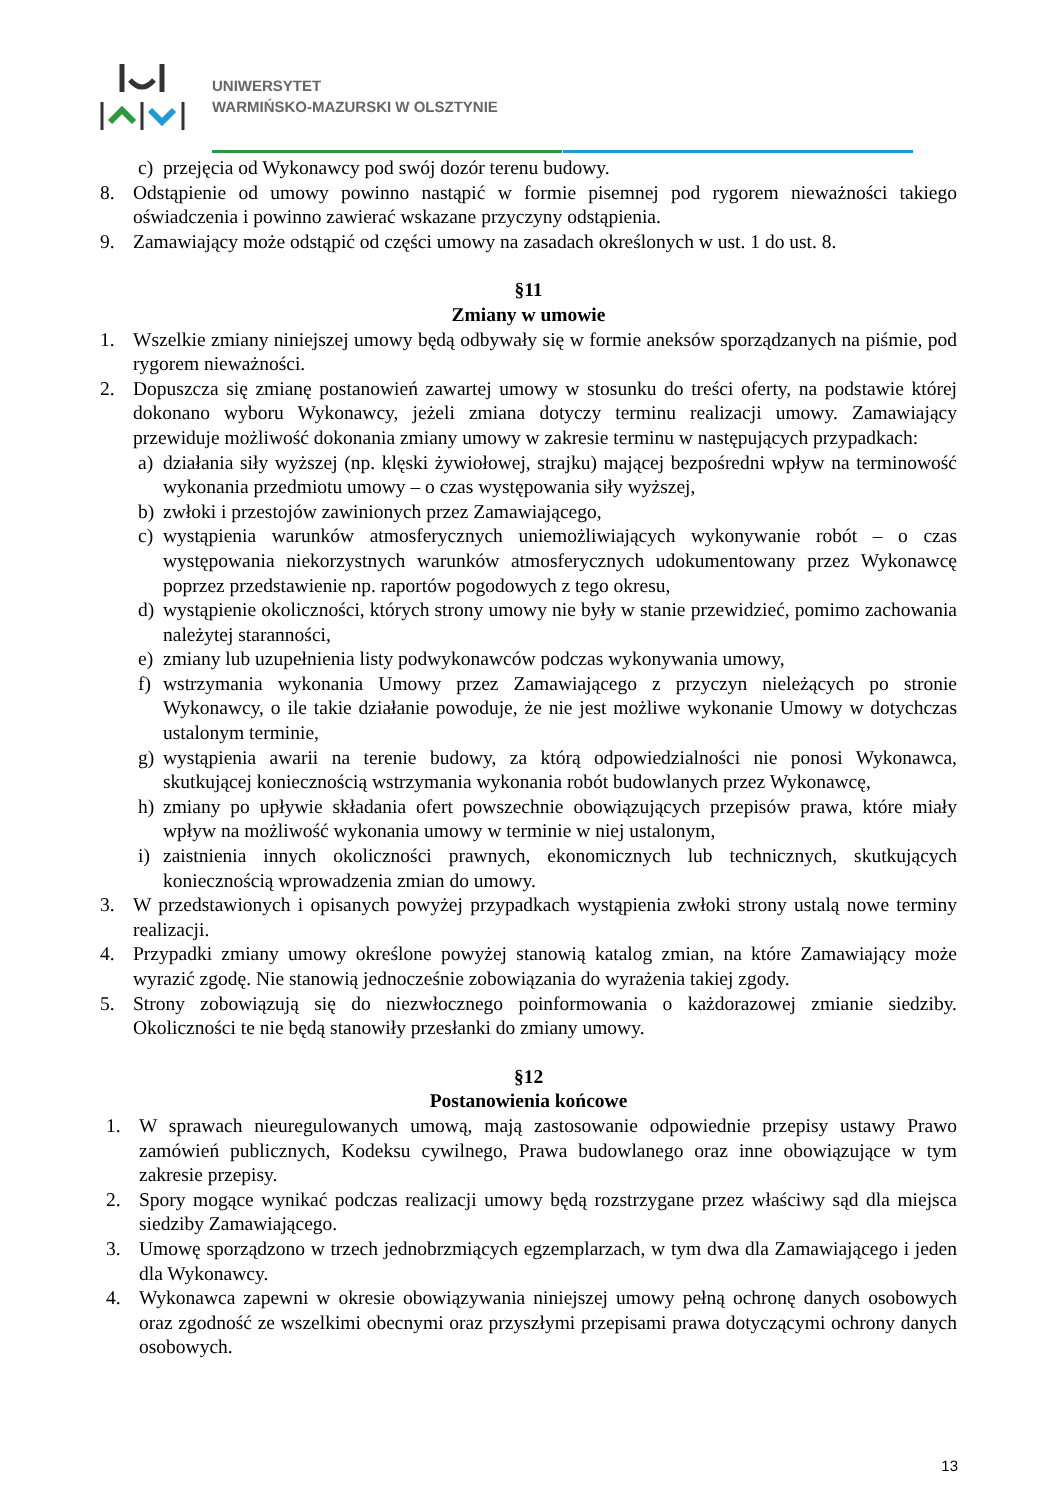UNIWERSYTET
WARMIŃSKO-MAZURSKI W OLSZTYNIE
c) przejęcia od Wykonawcy pod swój dozór terenu budowy.
8. Odstąpienie od umowy powinno nastąpić w formie pisemnej pod rygorem nieważności takiego oświadczenia i powinno zawierać wskazane przyczyny odstąpienia.
9. Zamawiający może odstąpić od części umowy na zasadach określonych w ust. 1 do ust. 8.
§11
Zmiany w umowie
1. Wszelkie zmiany niniejszej umowy będą odbywały się w formie aneksów sporządzanych na piśmie, pod rygorem nieważności.
2. Dopuszcza się zmianę postanowień zawartej umowy w stosunku do treści oferty, na podstawie której dokonano wyboru Wykonawcy, jeżeli zmiana dotyczy terminu realizacji umowy. Zamawiający przewiduje możliwość dokonania zmiany umowy w zakresie terminu w następujących przypadkach:
a) działania siły wyższej (np. klęski żywiołowej, strajku) mającej bezpośredni wpływ na terminowość wykonania przedmiotu umowy – o czas występowania siły wyższej,
b) zwłoki i przestojów zawinionych przez Zamawiającego,
c) wystąpienia warunków atmosferycznych uniemożliwiających wykonywanie robót – o czas występowania niekorzystnych warunków atmosferycznych udokumentowany przez Wykonawcę poprzez przedstawienie np. raportów pogodowych z tego okresu,
d) wystąpienie okoliczności, których strony umowy nie były w stanie przewidzieć, pomimo zachowania należytej staranności,
e) zmiany lub uzupełnienia listy podwykonawców podczas wykonywania umowy,
f) wstrzymania wykonania Umowy przez Zamawiającego z przyczyn nieleżących po stronie Wykonawcy, o ile takie działanie powoduje, że nie jest możliwe wykonanie Umowy w dotychczas ustalonym terminie,
g) wystąpienia awarii na terenie budowy, za którą odpowiedzialności nie ponosi Wykonawca, skutkującej koniecznością wstrzymania wykonania robót budowlanych przez Wykonawcę,
h) zmiany po upływie składania ofert powszechnie obowiązujących przepisów prawa, które miały wpływ na możliwość wykonania umowy w terminie w niej ustalonym,
i) zaistnienia innych okoliczności prawnych, ekonomicznych lub technicznych, skutkujących koniecznością wprowadzenia zmian do umowy.
3. W przedstawionych i opisanych powyżej przypadkach wystąpienia zwłoki strony ustalą nowe terminy realizacji.
4. Przypadki zmiany umowy określone powyżej stanowią katalog zmian, na które Zamawiający może wyrazić zgodę. Nie stanowią jednocześnie zobowiązania do wyrażenia takiej zgody.
5. Strony zobowiązują się do niezwłocznego poinformowania o każdorazowej zmianie siedziby. Okoliczności te nie będą stanowiły przesłanki do zmiany umowy.
§12
Postanowienia końcowe
1. W sprawach nieuregulowanych umową, mają zastosowanie odpowiednie przepisy ustawy Prawo zamówień publicznych, Kodeksu cywilnego, Prawa budowlanego oraz inne obowiązujące w tym zakresie przepisy.
2. Spory mogące wynikać podczas realizacji umowy będą rozstrzygane przez właściwy sąd dla miejsca siedziby Zamawiającego.
3. Umowę sporządzono w trzech jednobrzmiących egzemplarzach, w tym dwa dla Zamawiającego i jeden dla Wykonawcy.
4. Wykonawca zapewni w okresie obowiązywania niniejszej umowy pełną ochronę danych osobowych oraz zgodność ze wszelkimi obecnymi oraz przyszłymi przepisami prawa dotyczącymi ochrony danych osobowych.
13